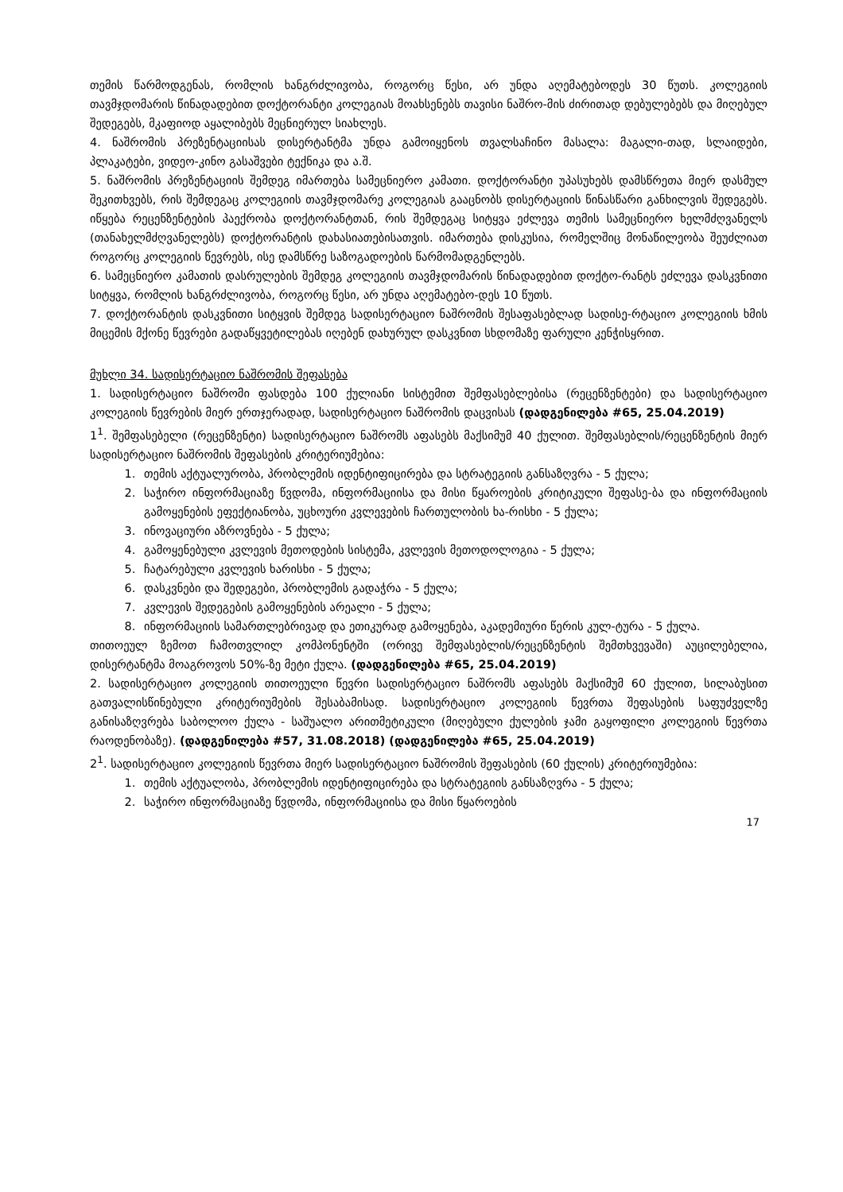თემის წარმოდგენას, რომლის ხანგრძლივობა, როგორც წესი, არ უნდა აღემატებოდეს 30 წუთს. კოლეგიის თავმჯდომარის წინადადებით დოქტორანტი კოლეგიას მოახსენებს თავისი ნაშრო-მის ძირითად დებულებებს და მიღებულ შედეგებს, მკაფიოდ აყალიბებს მეცნიერულ სიახლეს.
4. ნაშრომის პრეზენტაციისას დისერტანტმა უნდა გამოიყენოს თვალსაჩინო მასალა: მაგალი-თად, სლაიდები, პლაკატები, ვიდეო-კინო გასაშვები ტექნიკა და ა.შ.
5. ნაშრომის პრეზენტაციის შემდეგ იმართება სამეცნიერო კამათი. დოქტორანტი უპასუხებს დამსწრეთა მიერ დასმულ შეკითხვებს, რის შემდეგაც კოლეგიის თავმჯდომარე კოლეგიას გააცნობს დისერტაციის წინასწარი განხილვის შედეგებს. იწყება რეცენზენტების პაექრობა დოქტორანტთან, რის შემდეგაც სიტყვა ეძლევა თემის სამეცნიერო ხელმძღვანელს (თანახელმძღვანელებს) დოქტორანტის დახასიათებისათვის. იმართება დისკუსია, რომელშიც მონაწილეობა შეუძლიათ როგორც კოლეგიის წევრებს, ისე დამსწრე საზოგადოების წარმომადგენლებს.
6. სამეცნიერო კამათის დასრულების შემდეგ კოლეგიის თავმჯდომარის წინადადებით დოქტო-რანტს ეძლევა დასკვნითი სიტყვა, რომლის ხანგრძლივობა, როგორც წესი, არ უნდა აღემატებო-დეს 10 წუთს.
7. დოქტორანტის დასკვნითი სიტყვის შემდეგ სადისერტაციო ნაშრომის შესაფასებლად სადისე-რტაციო კოლეგიის ხმის მიცემის მქონე წევრები გადაწყვეტილებას იღებენ დახურულ დასკვნით სხდომაზე ფარული კენჭისყრით.
მუხლი 34. სადისერტაციო ნაშრომის შეფასება
1. სადისერტაციო ნაშრომი ფასდება 100 ქულიანი სისტემით შემფასებლებისა (რეცენზენტები) და სადისერტაციო კოლეგიის წევრების მიერ ერთჯერადად, სადისერტაციო ნაშრომის დაცვისას (დადგენილება #65, 25.04.2019)
1<sup>1</sup>. შემფასებელი (რეცენზენტი) სადისერტაციო ნაშრომს აფასებს მაქსიმუმ 40 ქულით. შემფასებლის/რეცენზენტის მიერ სადისერტაციო ნაშრომის შეფასების კრიტერიუმებია:
1. თემის აქტუალურობა, პრობლემის იდენტიფიცირება და სტრატეგიის განსაზღვრა - 5 ქულა;
2. საჭირო ინფორმაციაზე წვდომა, ინფორმაციისა და მისი წყაროების კრიტიკული შეფასე-ბა და ინფორმაციის გამოყენების ეფექტიანობა, უცხოური კვლევების ჩართულობის ხა-რისხი - 5 ქულა;
3. ინოვაციური აზროვნება - 5 ქულა;
4. გამოყენებული კვლევის მეთოდების სისტემა, კვლევის მეთოდოლოგია - 5 ქულა;
5. ჩატარებული კვლევის ხარისხი - 5 ქულა;
6. დასკვნები და შედეგები, პრობლემის გადაჭრა - 5 ქულა;
7. კვლევის შედეგების გამოყენების არეალი - 5 ქულა;
8. ინფორმაციის სამართლებრივად და ეთიკურად გამოყენება, აკადემიური წერის კულ-ტურა - 5 ქულა.
თითოეულ ზემოთ ჩამოთვლილ კომპონენტში (ორივე შემფასებლის/რეცენზენტის შემთხვევაში) აუცილებელია, დისერტანტმა მოაგროვოს 50%-ზე მეტი ქულა. (დადგენილება #65, 25.04.2019)
2. სადისერტაციო კოლეგიის თითოეული წევრი სადისერტაციო ნაშრომს აფასებს მაქსიმუმ 60 ქულით, სილაბუსით გათვალისწინებული კრიტერიუმების შესაბამისად. სადისერტაციო კოლეგიის წევრთა შეფასების საფუძველზე განისაზღვრება საბოლოო ქულა - საშუალო არითმეტიკული (მიღებული ქულების ჯამი გაყოფილი კოლეგიის წევრთა რაოდენობაზე). (დადგენილება #57, 31.08.2018) (დადგენილება #65, 25.04.2019)
2<sup>1</sup>. სადისერტაციო კოლეგიის წევრთა მიერ სადისერტაციო ნაშრომის შეფასების (60 ქულის) კრიტერიუმებია:
1. თემის აქტუალობა, პრობლემის იდენტიფიცირება და სტრატეგიის განსაზღვრა - 5 ქულა;
2. საჭირო ინფორმაციაზე წვდომა, ინფორმაციისა და მისი წყაროების
17